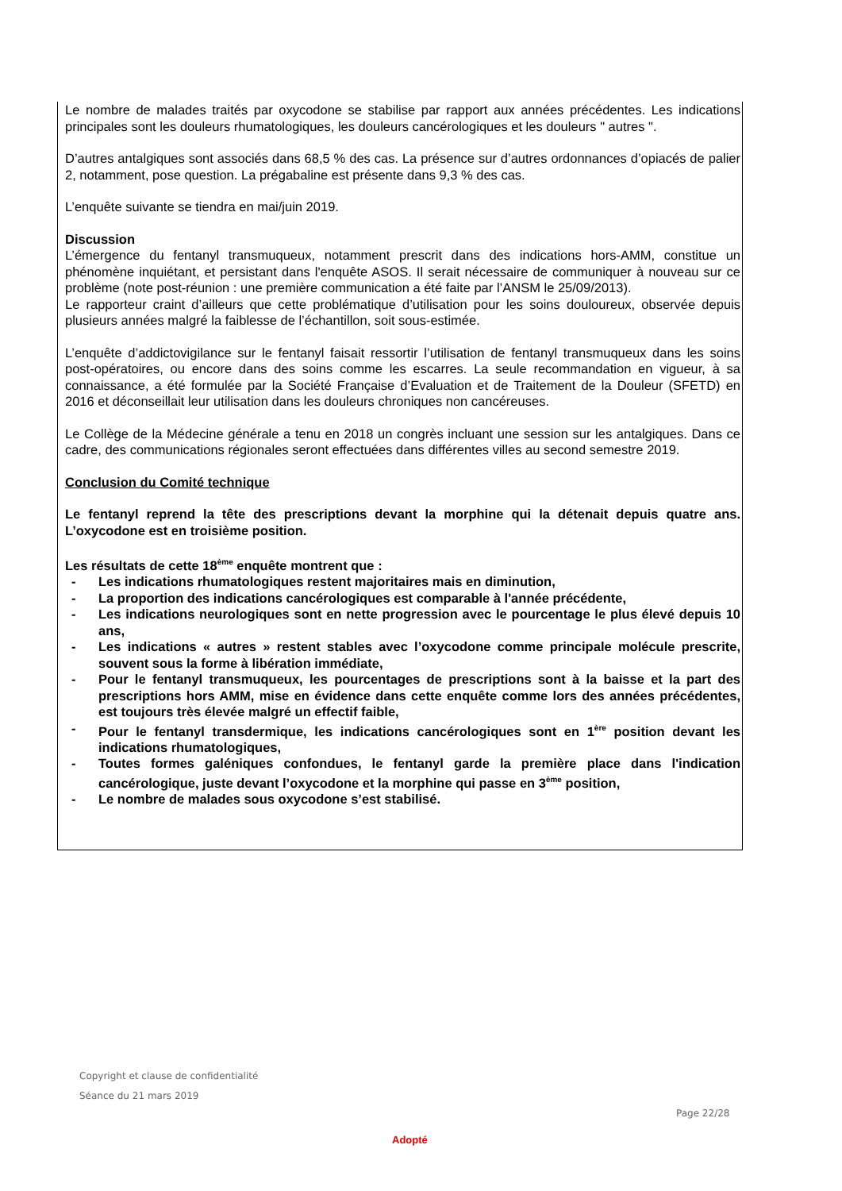Le nombre de malades traités par oxycodone se stabilise par rapport aux années précédentes. Les indications principales sont les douleurs rhumatologiques, les douleurs cancérologiques et les douleurs " autres ".
D’autres antalgiques sont associés dans 68,5 % des cas. La présence sur d’autres ordonnances d’opiacés de palier 2, notamment, pose question. La prégabaline est présente dans 9,3 % des cas.
L’enquête suivante se tiendra en mai/juin 2019.
Discussion
L’émergence du fentanyl transmuqueux, notamment prescrit dans des indications hors-AMM, constitue un phénomène inquiétant, et persistant dans l'enquête ASOS. Il serait nécessaire de communiquer à nouveau sur ce problème (note post-réunion : une première communication a été faite par l’ANSM le 25/09/2013).
Le rapporteur craint d’ailleurs que cette problématique d’utilisation pour les soins douloureux, observée depuis plusieurs années malgré la faiblesse de l’échantillon, soit sous-estimée.
L’enquête d’addictovigilance sur le fentanyl faisait ressortir l’utilisation de fentanyl transmuqueux dans les soins post-opératoires, ou encore dans des soins comme les escarres. La seule recommandation en vigueur, à sa connaissance, a été formulée par la Société Française d’Evaluation et de Traitement de la Douleur (SFETD) en 2016 et déconseillait leur utilisation dans les douleurs chroniques non cancéreuses.
Le Collège de la Médecine générale a tenu en 2018 un congrès incluant une session sur les antalgiques. Dans ce cadre, des communications régionales seront effectuées dans différentes villes au second semestre 2019.
Conclusion du Comité technique
Le fentanyl reprend la tête des prescriptions devant la morphine qui la détenait depuis quatre ans. L’oxycodone est en troisième position.
Les résultats de cette 18<sup>ème</sup> enquête montrent que :
- Les indications rhumatologiques restent majoritaires mais en diminution,
- La proportion des indications cancérologiques est comparable à l'année précédente,
- Les indications neurologiques sont en nette progression avec le pourcentage le plus élevé depuis 10 ans,
- Les indications « autres » restent stables avec l’oxycodone comme principale molécule prescrite, souvent sous la forme à libération immédiate,
- Pour le fentanyl transmuqueux, les pourcentages de prescriptions sont à la baisse et la part des prescriptions hors AMM, mise en évidence dans cette enquête comme lors des années précédentes, est toujours très élevée malgré un effectif faible,
- Pour le fentanyl transdermique, les indications cancérologiques sont en 1<sup>ère</sup> position devant les indications rhumatologiques,
- Toutes formes galéniques confondues, le fentanyl garde la première place dans l'indication cancérologique, juste devant l’oxycodone et la morphine qui passe en 3<sup>ème</sup> position,
- Le nombre de malades sous oxycodone s’est stabilisé.
Copyright et clause de confidentialité
Séance du 21 mars 2019
Page 22/28
Adopté